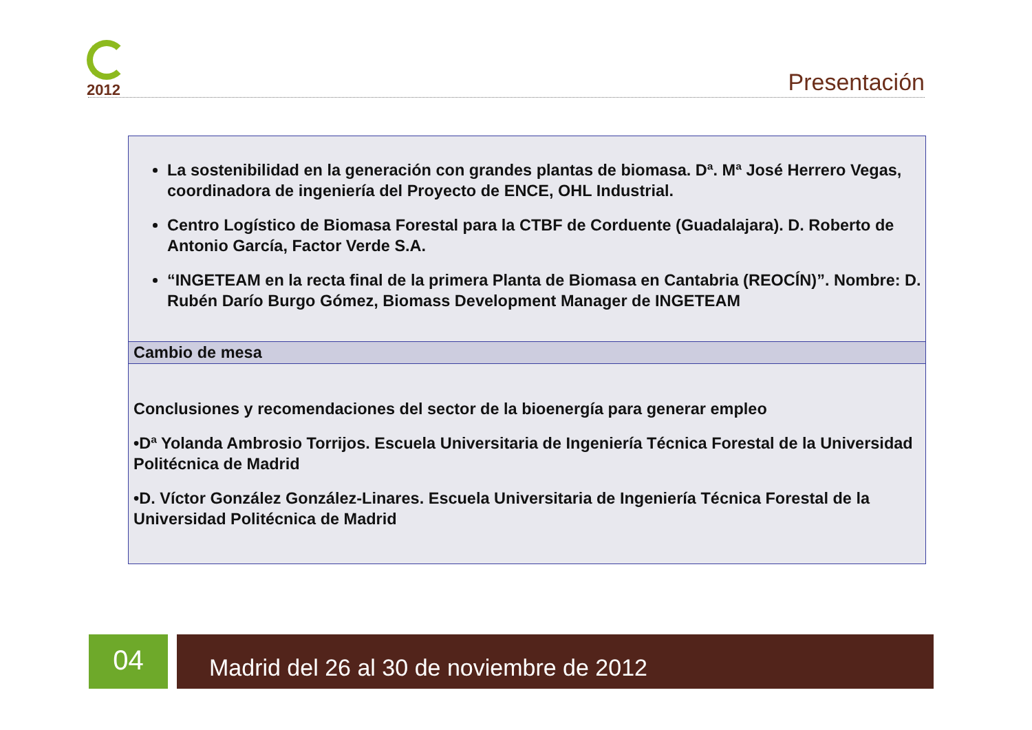2012
Presentación
| La sostenibilidad en la generación con grandes plantas de biomasa. Dª. Mª José Herrero Vegas, coordinadora de ingeniería del Proyecto de ENCE, OHL Industrial. Centro Logístico de Biomasa Forestal para la CTBF de Corduente (Guadalajara). D. Roberto de Antonio García, Factor Verde S.A. “INGETEAM en la recta final de la primera Planta de Biomasa en Cantabria (REOCÍN)”. Nombre: D. Rubén Darío Burgo Gómez, Biomass Development Manager de INGETEAM |
| Cambio de mesa |
| Conclusiones y recomendaciones del sector de la bioenergía para generar empleo •Dª Yolanda Ambrosio Torrijos. Escuela Universitaria de Ingeniería Técnica Forestal de la Universidad Politécnica de Madrid •D. Víctor González González-Linares. Escuela Universitaria de Ingeniería Técnica Forestal de la Universidad Politécnica de Madrid |
04 Madrid del 26 al 30 de noviembre de 2012